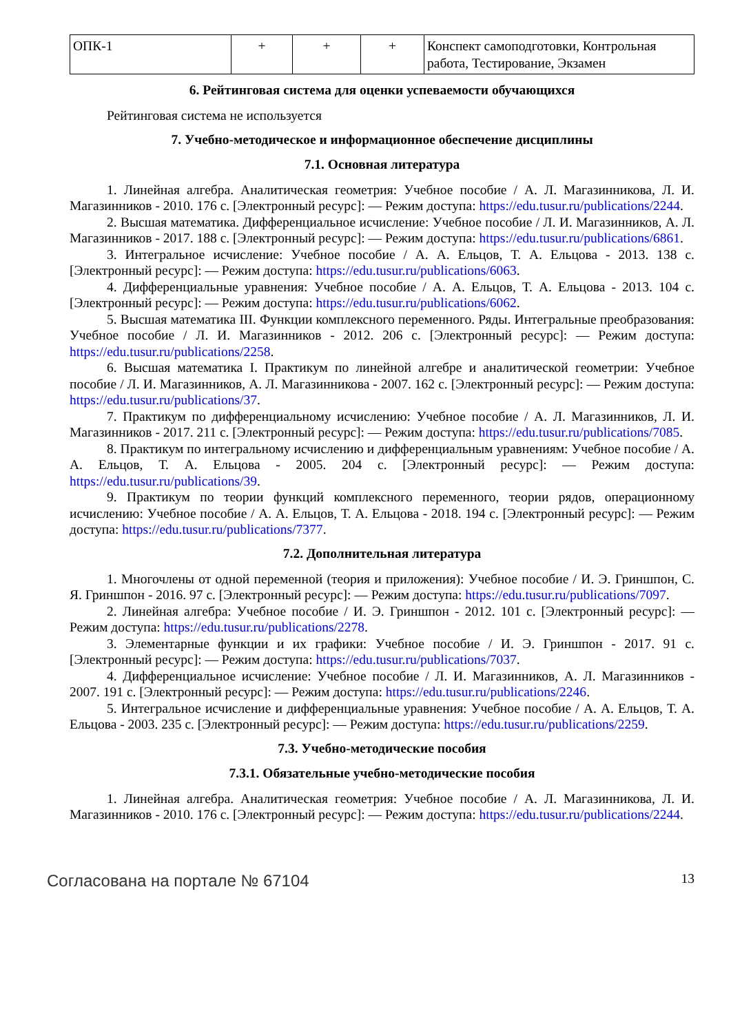| ОПК-1 | + | + | + | Конспект самоподготовки, Контрольная работа, Тестирование, Экзамен |
6. Рейтинговая система для оценки успеваемости обучающихся
Рейтинговая система не используется
7. Учебно-методическое и информационное обеспечение дисциплины
7.1. Основная литература
1. Линейная алгебра. Аналитическая геометрия: Учебное пособие / А. Л. Магазинникова, Л. И. Магазинников - 2010. 176 с. [Электронный ресурс]: — Режим доступа: https://edu.tusur.ru/publications/2244.
2. Высшая математика. Дифференциальное исчисление: Учебное пособие / Л. И. Магазинников, А. Л. Магазинников - 2017. 188 с. [Электронный ресурс]: — Режим доступа: https://edu.tusur.ru/publications/6861.
3. Интегральное исчисление: Учебное пособие / А. А. Ельцов, Т. А. Ельцова - 2013. 138 с. [Электронный ресурс]: — Режим доступа: https://edu.tusur.ru/publications/6063.
4. Дифференциальные уравнения: Учебное пособие / А. А. Ельцов, Т. А. Ельцова - 2013. 104 с. [Электронный ресурс]: — Режим доступа: https://edu.tusur.ru/publications/6062.
5. Высшая математика III. Функции комплексного переменного. Ряды. Интегральные преобразования: Учебное пособие / Л. И. Магазинников - 2012. 206 с. [Электронный ресурс]: — Режим доступа: https://edu.tusur.ru/publications/2258.
6. Высшая математика I. Практикум по линейной алгебре и аналитической геометрии: Учебное пособие / Л. И. Магазинников, А. Л. Магазинникова - 2007. 162 с. [Электронный ресурс]: — Режим доступа: https://edu.tusur.ru/publications/37.
7. Практикум по дифференциальному исчислению: Учебное пособие / А. Л. Магазинников, Л. И. Магазинников - 2017. 211 с. [Электронный ресурс]: — Режим доступа: https://edu.tusur.ru/publications/7085.
8. Практикум по интегральному исчислению и дифференциальным уравнениям: Учебное пособие / А. А. Ельцов, Т. А. Ельцова - 2005. 204 с. [Электронный ресурс]: — Режим доступа: https://edu.tusur.ru/publications/39.
9. Практикум по теории функций комплексного переменного, теории рядов, операционному исчислению: Учебное пособие / А. А. Ельцов, Т. А. Ельцова - 2018. 194 с. [Электронный ресурс]: — Режим доступа: https://edu.tusur.ru/publications/7377.
7.2. Дополнительная литература
1. Многочлены от одной переменной (теория и приложения): Учебное пособие / И. Э. Гриншпон, С. Я. Гриншпон - 2016. 97 с. [Электронный ресурс]: — Режим доступа: https://edu.tusur.ru/publications/7097.
2. Линейная алгебра: Учебное пособие / И. Э. Гриншпон - 2012. 101 с. [Электронный ресурс]: — Режим доступа: https://edu.tusur.ru/publications/2278.
3. Элементарные функции и их графики: Учебное пособие / И. Э. Гриншпон - 2017. 91 с. [Электронный ресурс]: — Режим доступа: https://edu.tusur.ru/publications/7037.
4. Дифференциальное исчисление: Учебное пособие / Л. И. Магазинников, А. Л. Магазинников - 2007. 191 с. [Электронный ресурс]: — Режим доступа: https://edu.tusur.ru/publications/2246.
5. Интегральное исчисление и дифференциальные уравнения: Учебное пособие / А. А. Ельцов, Т. А. Ельцова - 2003. 235 с. [Электронный ресурс]: — Режим доступа: https://edu.tusur.ru/publications/2259.
7.3. Учебно-методические пособия
7.3.1. Обязательные учебно-методические пособия
1. Линейная алгебра. Аналитическая геометрия: Учебное пособие / А. Л. Магазинникова, Л. И. Магазинников - 2010. 176 с. [Электронный ресурс]: — Режим доступа: https://edu.tusur.ru/publications/2244.
Согласована на портале № 67104 13